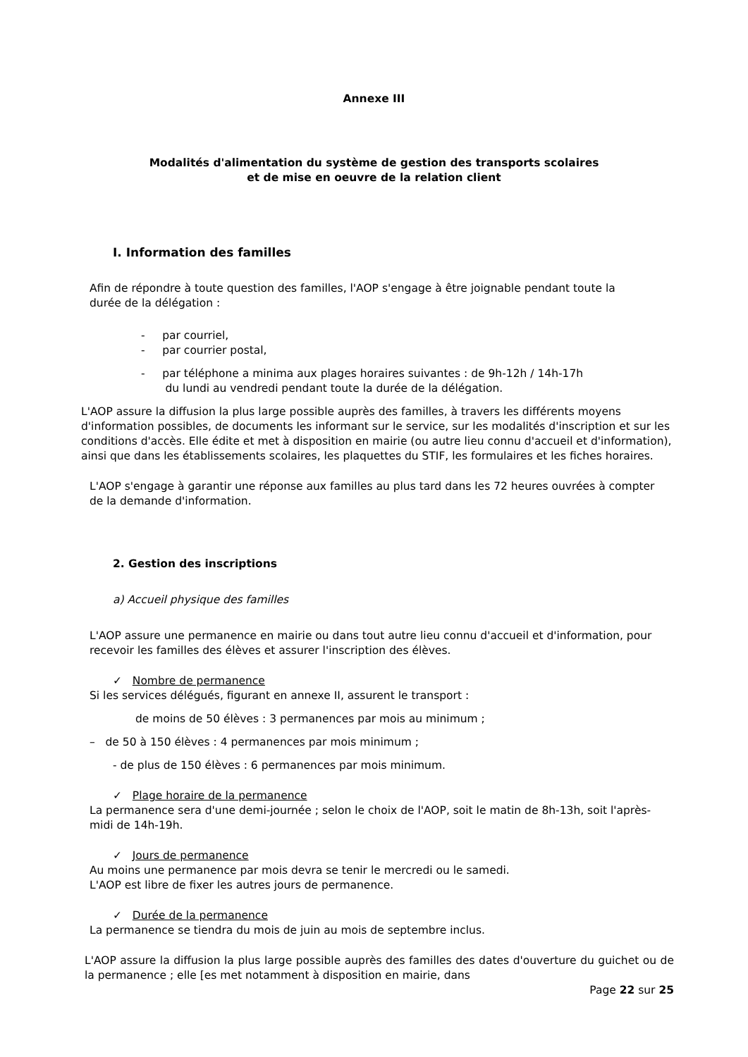Annexe III
Modalités d'alimentation du système de gestion des transports scolaires
et de mise en oeuvre de la relation client
I. Information des familles
Afin de répondre à toute question des familles, l'AOP s'engage à être joignable pendant toute la durée de la délégation :
- par courriel,
- par courrier postal,
- par téléphone a minima aux plages horaires suivantes : de 9h-12h / 14h-17h
du lundi au vendredi pendant toute la durée de la délégation.
L'AOP assure la diffusion la plus large possible auprès des familles, à travers les différents moyens d'information possibles, de documents les informant sur le service, sur les modalités d'inscription et sur les conditions d'accès. Elle édite et met à disposition en mairie (ou autre lieu connu d'accueil et d'information), ainsi que dans les établissements scolaires, les plaquettes du STIF, les formulaires et les fiches horaires.
L'AOP s'engage à garantir une réponse aux familles au plus tard dans les 72 heures ouvrées à compter de la demande d'information.
2. Gestion des inscriptions
a) Accueil physique des familles
L'AOP assure une permanence en mairie ou dans tout autre lieu connu d'accueil et d'information, pour recevoir les familles des élèves et assurer l'inscription des élèves.
✓ Nombre de permanence
Si les services délégués, figurant en annexe II, assurent le transport :
de moins de 50 élèves : 3 permanences par mois au minimum ;
– de 50 à 150 élèves : 4 permanences par mois minimum ;
- de plus de 150 élèves : 6 permanences par mois minimum.
✓ Plage horaire de la permanence
La permanence sera d'une demi-journée ; selon le choix de l'AOP, soit le matin de 8h-13h, soit l'après-midi de 14h-19h.
✓ Jours de permanence
Au moins une permanence par mois devra se tenir le mercredi ou le samedi.
L'AOP est libre de fixer les autres jours de permanence.
✓ Durée de la permanence
La permanence se tiendra du mois de juin au mois de septembre inclus.
L'AOP assure la diffusion la plus large possible auprès des familles des dates d'ouverture du guichet ou de la permanence ; elle [es met notamment à disposition en mairie, dans
Page 22 sur 25